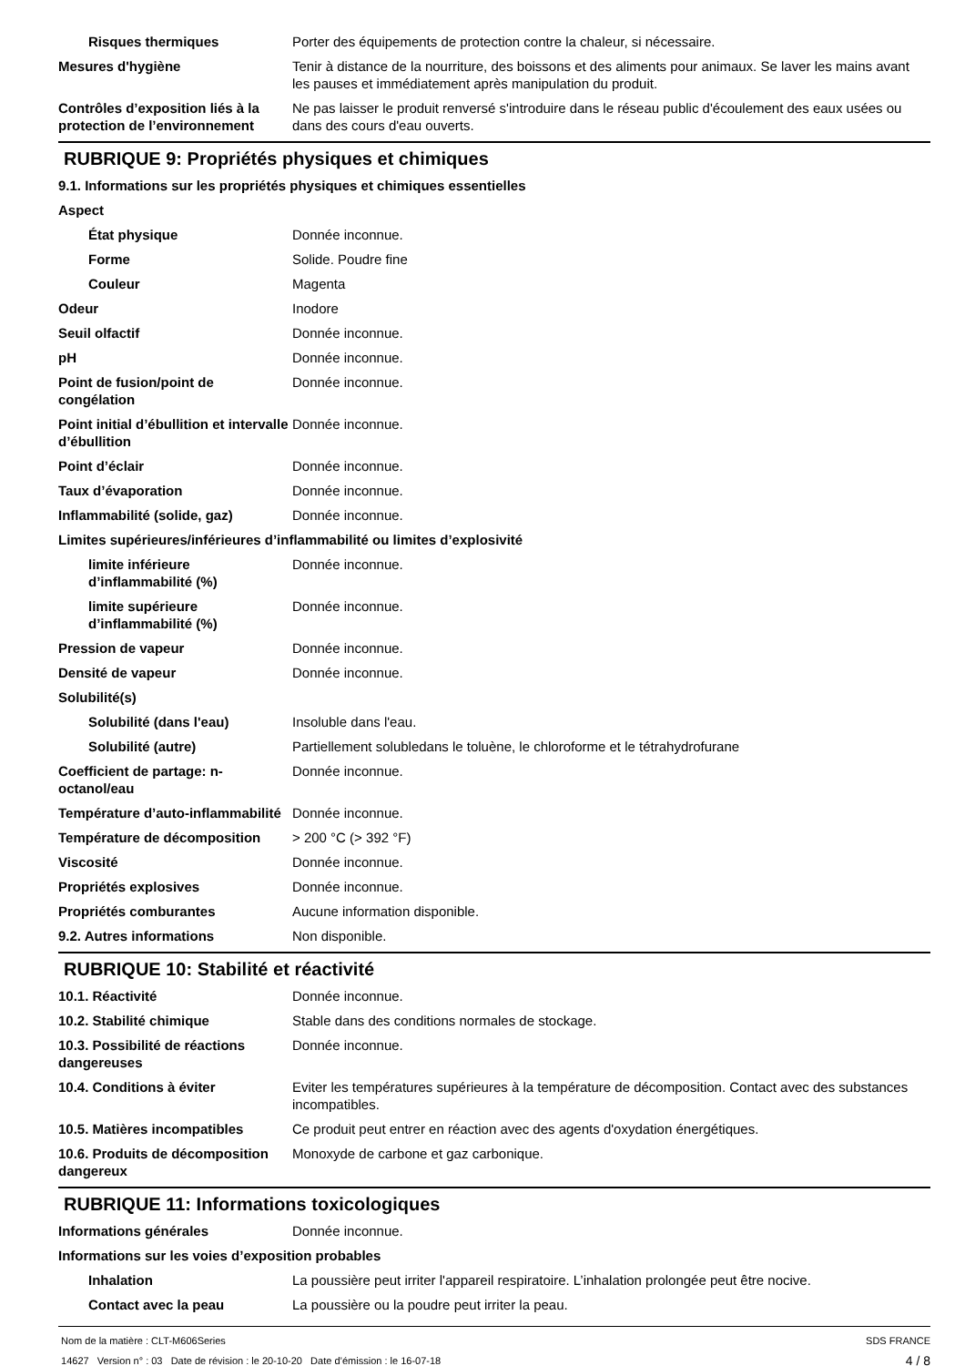Risques thermiques Porter des équipements de protection contre la chaleur, si nécessaire.
Mesures d'hygiène Tenir à distance de la nourriture, des boissons et des aliments pour animaux. Se laver les mains avant les pauses et immédiatement après manipulation du produit.
Contrôles d’exposition liés à la protection de l’environnement
Ne pas laisser le produit renversé s'introduire dans le réseau public d'écoulement des eaux usées ou dans des cours d'eau ouverts.
RUBRIQUE 9: Propriétés physiques et chimiques
9.1. Informations sur les propriétés physiques et chimiques essentielles
Aspect
État physique Donnée inconnue.
Forme Solide. Poudre fine
Couleur Magenta
Odeur Inodore
Seuil olfactif Donnée inconnue.
pH Donnée inconnue.
Point de fusion/point de congélation
Donnée inconnue.
Point initial d’ébullition et intervalle d’ébullition
Donnée inconnue.
Point d’éclair Donnée inconnue.
Taux d’évaporation Donnée inconnue.
Inflammabilité (solide, gaz) Donnée inconnue.
Limites supérieures/inférieures d’inflammabilité ou limites d’explosivité
limite inférieure d’inflammabilité (%)
Donnée inconnue.
limite supérieure d’inflammabilité (%)
Donnée inconnue.
Pression de vapeur Donnée inconnue.
Densité de vapeur Donnée inconnue.
Solubilité(s)
Solubilité (dans l'eau) Insoluble dans l'eau.
Solubilité (autre) Partiellement solubledans le toluène, le chloroforme et le tétrahydrofurane
Coefficient de partage: n-octanol/eau
Donnée inconnue.
Température d’auto-inflammabilité
Donnée inconnue.
Température de décomposition > 200 °C (> 392 °F)
Viscosité Donnée inconnue.
Propriétés explosives Donnée inconnue.
Propriétés comburantes Aucune information disponible.
9.2. Autres informations Non disponible.
RUBRIQUE 10: Stabilité et réactivité
10.1. Réactivité Donnée inconnue.
10.2. Stabilité chimique Stable dans des conditions normales de stockage.
10.3. Possibilité de réactions dangereuses
Donnée inconnue.
10.4. Conditions à éviter Eviter les températures supérieures à la température de décomposition. Contact avec des substances incompatibles.
10.5. Matières incompatibles Ce produit peut entrer en réaction avec des agents d'oxydation énergétiques.
10.6. Produits de décomposition dangereux
Monoxyde de carbone et gaz carbonique.
RUBRIQUE 11: Informations toxicologiques
Informations générales Donnée inconnue.
Informations sur les voies d’exposition probables
Inhalation La poussière peut irriter l'appareil respiratoire. L’inhalation prolongée peut être nocive.
Contact avec la peau La poussière ou la poudre peut irriter la peau.
Nom de la matière : CLT-M606Series
14627 Version n° : 03 Date de révision : le 20-10-20 Date d’émission : le 16-07-18
SDS FRANCE
4 / 8